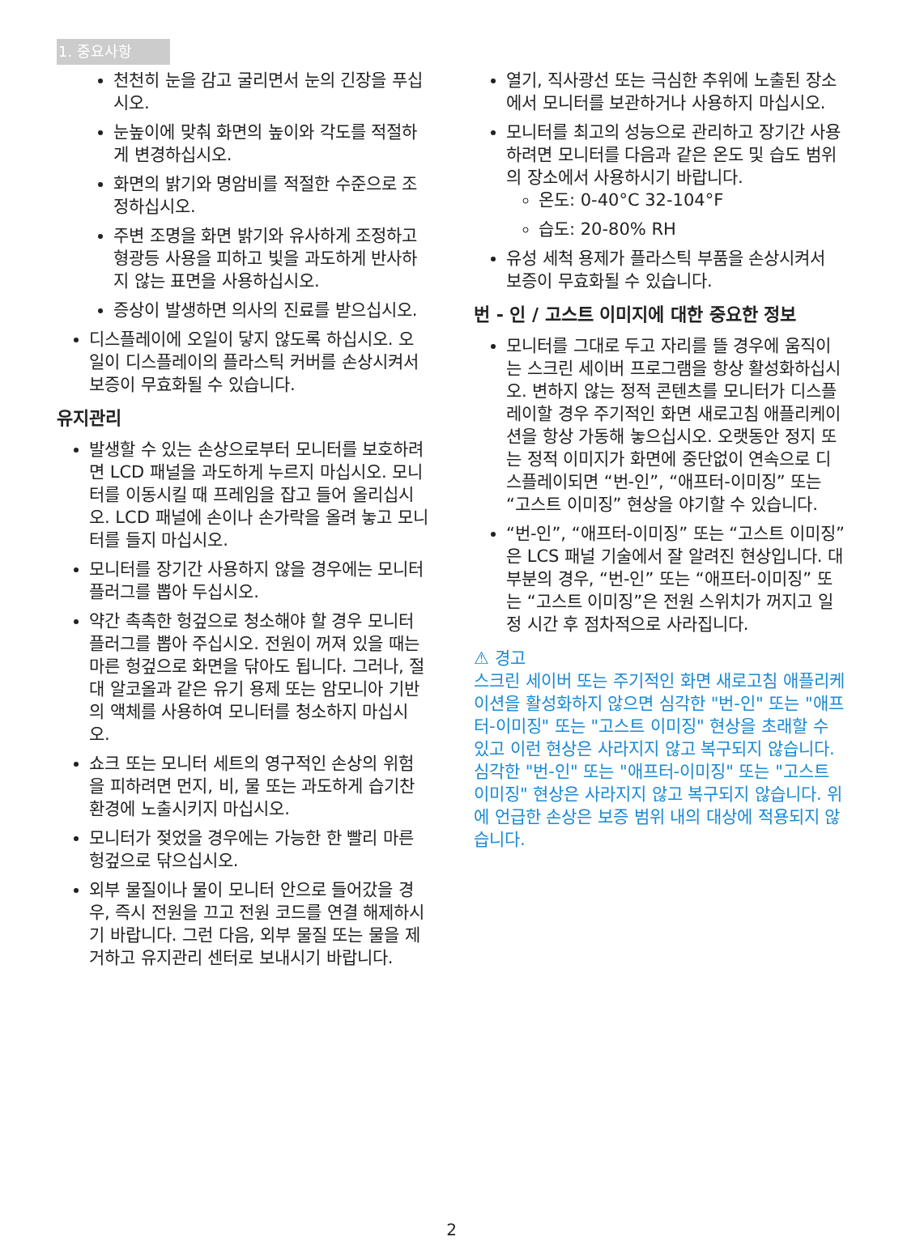1. 중요사항
천천히 눈을 감고 굴리면서 눈의 긴장을 푸십시오.
눈높이에 맞춰 화면의 높이와 각도를 적절하게 변경하십시오.
화면의 밝기와 명암비를 적절한 수준으로 조정하십시오.
주변 조명을 화면 밝기와 유사하게 조정하고 형광등 사용을 피하고 빛을 과도하게 반사하지 않는 표면을 사용하십시오.
증상이 발생하면 의사의 진료를 받으십시오.
디스플레이에 오일이 닿지 않도록 하십시오. 오일이 디스플레이의 플라스틱 커버를 손상시켜서 보증이 무효화될 수 있습니다.
유지관리
발생할 수 있는 손상으로부터 모니터를 보호하려면 LCD 패널을 과도하게 누르지 마십시오. 모니터를 이동시킬 때 프레임을 잡고 들어 올리십시오. LCD 패널에 손이나 손가락을 올려 놓고 모니터를 들지 마십시오.
모니터를 장기간 사용하지 않을 경우에는 모니터 플러그를 뽑아 두십시오.
약간 촉촉한 헝겊으로 청소해야 할 경우 모니터 플러그를 뽑아 주십시오. 전원이 꺼져 있을 때는 마른 헝겊으로 화면을 닦아도 됩니다. 그러나, 절대 알코올과 같은 유기 용제 또는 암모니아 기반의 액체를 사용하여 모니터를 청소하지 마십시오.
쇼크 또는 모니터 세트의 영구적인 손상의 위험을 피하려면 먼지, 비, 물 또는 과도하게 습기찬 환경에 노출시키지 마십시오.
모니터가 젖었을 경우에는 가능한 한 빨리 마른 헝겊으로 닦으십시오.
외부 물질이나 물이 모니터 안으로 들어갔을 경우, 즉시 전원을 끄고 전원 코드를 연결 해제하시기 바랍니다. 그런 다음, 외부 물질 또는 물을 제거하고 유지관리 센터로 보내시기 바랍니다.
열기, 직사광선 또는 극심한 추위에 노출된 장소에서 모니터를 보관하거나 사용하지 마십시오.
모니터를 최고의 성능으로 관리하고 장기간 사용하려면 모니터를 다음과 같은 온도 및 습도 범위의 장소에서 사용하시기 바랍니다.
온도: 0-40°C 32-104°F
습도: 20-80% RH
유성 세척 용제가 플라스틱 부품을 손상시켜서 보증이 무효화될 수 있습니다.
번 - 인 / 고스트 이미지에 대한 중요한 정보
모니터를 그대로 두고 자리를 뜰 경우에 움직이는 스크린 세이버 프로그램을 항상 활성화하십시오. 변하지 않는 정적 콘텐츠를 모니터가 디스플레이할 경우 주기적인 화면 새로고침 애플리케이션을 항상 가동해 놓으십시오. 오랫동안 정지 또는 정적 이미지가 화면에 중단없이 연속으로 디스플레이되면 “번-인”, “애프터-이미징” 또는 “고스트 이미징” 현상을 야기할 수 있습니다.
“번-인”, “애프터-이미징” 또는 “고스트 이미징”은 LCS 패널 기술에서 잘 알려진 현상입니다. 대부분의 경우, “번-인” 또는 “애프터-이미징” 또는 “고스트 이미징”은 전원 스위치가 꺼지고 일정 시간 후 점차적으로 사라집니다.
⚠ 경고
스크린 세이버 또는 주기적인 화면 새로고침 애플리케이션을 활성화하지 않으면 심각한 "번-인" 또는 "애프터-이미징" 또는 "고스트 이미징" 현상을 초래할 수 있고 이런 현상은 사라지지 않고 복구되지 않습니다.심각한 "번-인" 또는 "애프터-이미징" 또는 "고스트 이미징" 현상은 사라지지 않고 복구되지 않습니다. 위에 언급한 손상은 보증 범위 내의 대상에 적용되지 않습니다.
2